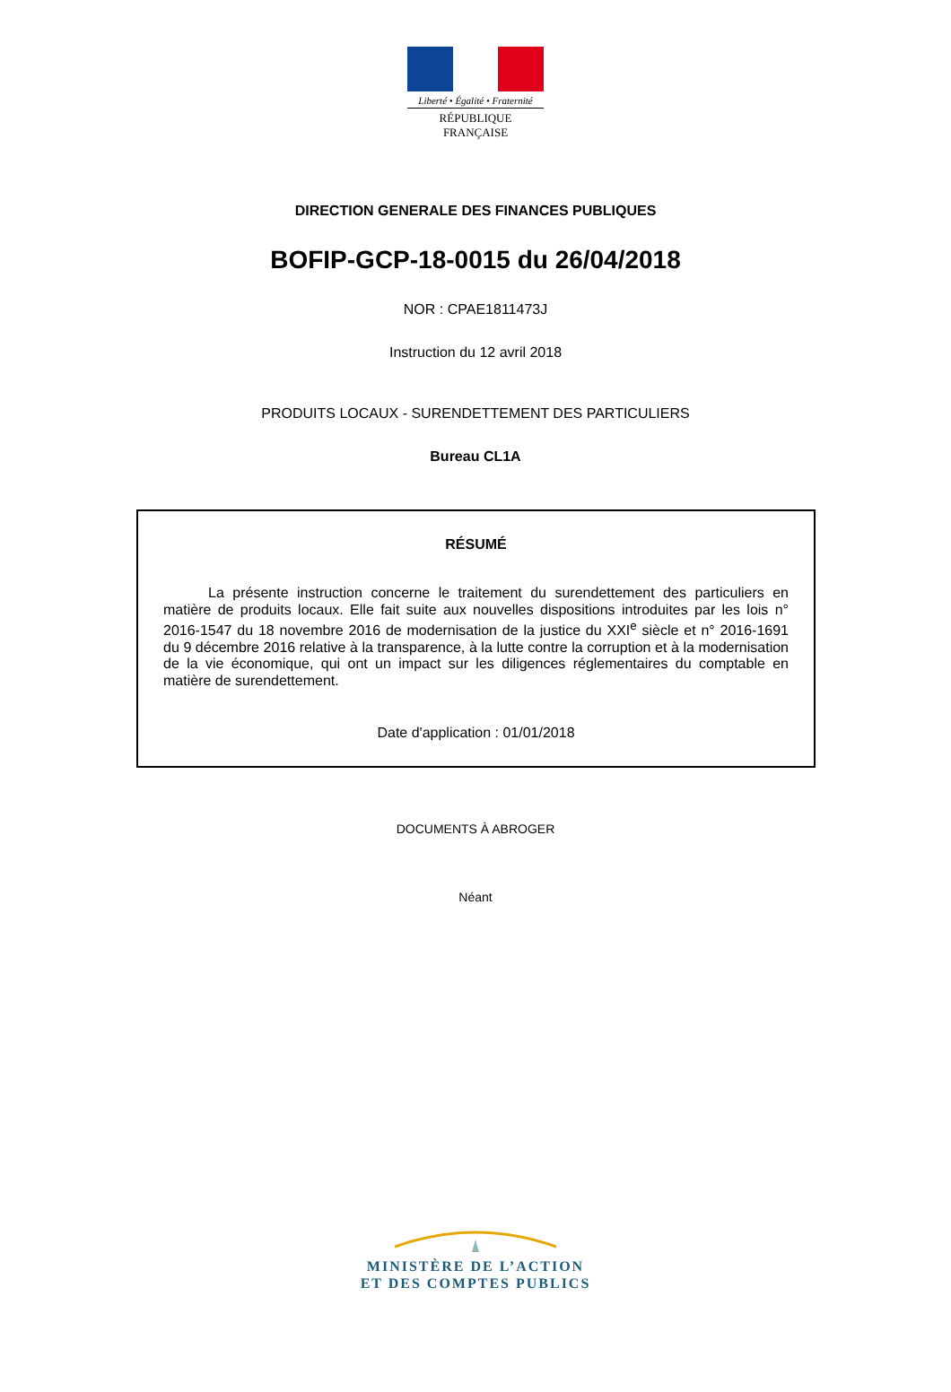Liberté • Égalité • Fraternité
RÉPUBLIQUE FRANÇAISE
DIRECTION GENERALE DES FINANCES PUBLIQUES
BOFIP-GCP-18-0015 du 26/04/2018
NOR : CPAE1811473J
Instruction du 12 avril 2018
PRODUITS LOCAUX - SURENDETTEMENT DES PARTICULIERS
Bureau CL1A
RÉSUMÉ
La présente instruction concerne le traitement du surendettement des particuliers en matière de produits locaux. Elle fait suite aux nouvelles dispositions introduites par les lois n° 2016-1547 du 18 novembre 2016 de modernisation de la justice du XXI<sup>e</sup> siècle et n° 2016-1691 du 9 décembre 2016 relative à la transparence, à la lutte contre la corruption et à la modernisation de la vie économique, qui ont un impact sur les diligences réglementaires du comptable en matière de surendettement.
Date d'application : 01/01/2018
DOCUMENTS À ABROGER
Néant
MINISTÈRE DE L’ACTION
ET DES COMPTES PUBLICS